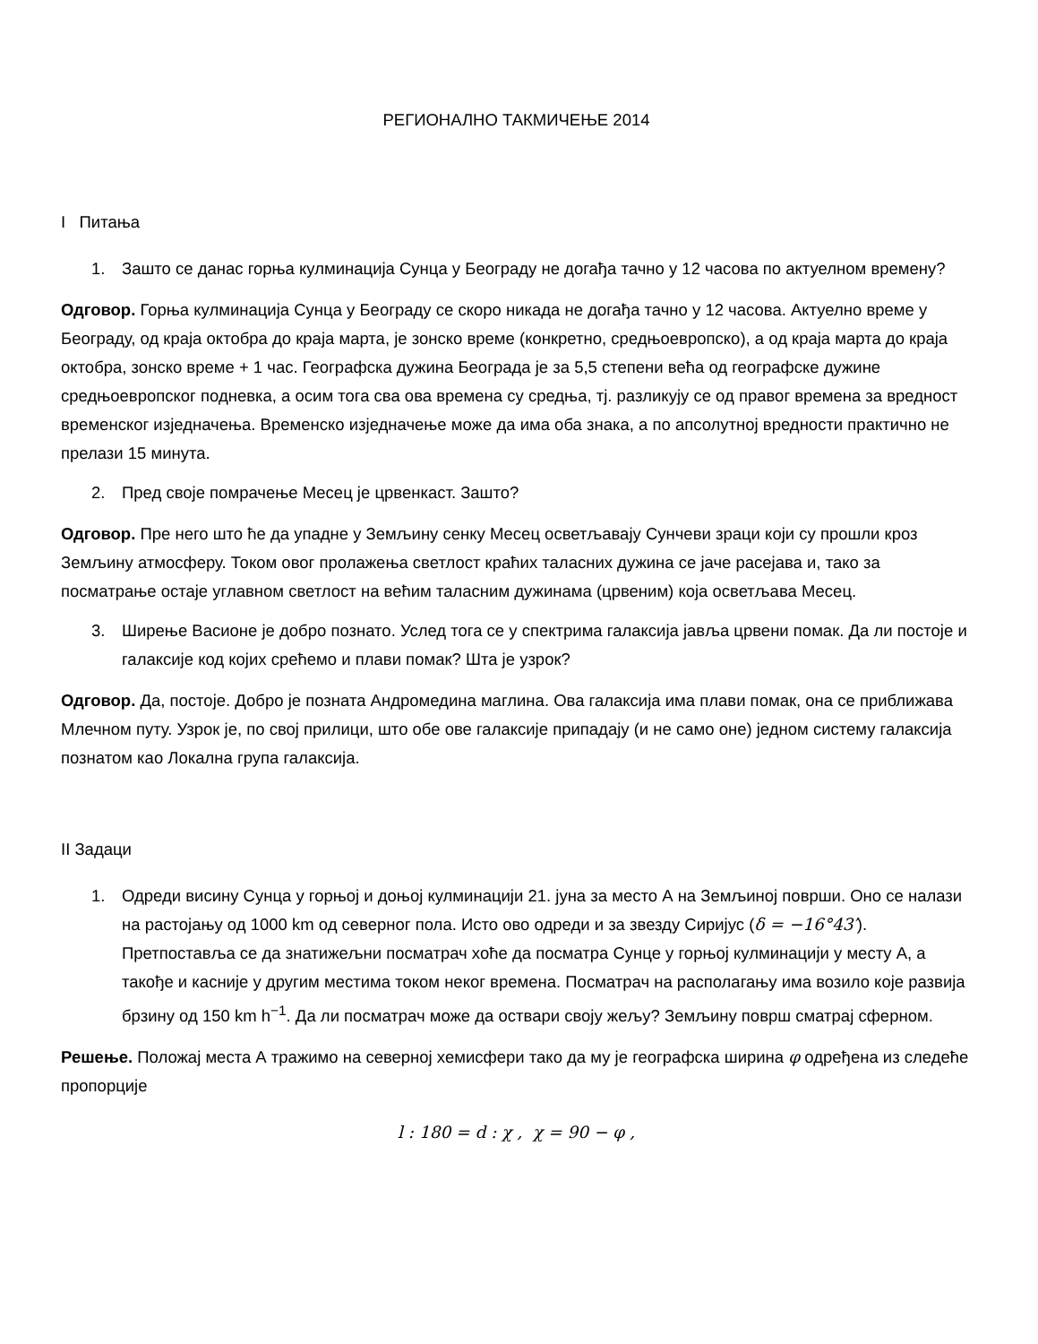РЕГИОНАЛНО ТАКМИЧЕЊЕ 2014
I Питања
1. Зашто се данас горња кулминација Сунца у Београду не догађа тачно у 12 часова по актуелном времену?
Одговор. Горња кулминација Сунца у Београду се скоро никада не догађа тачно у 12 часова. Актуелно време у Београду, од краја октобра до краја марта, је зонско време (конкретно, средњоевропско), а од краја марта до краја октобра, зонско време + 1 час. Географска дужина Београда је за 5,5 степени већа од географске дужине средњоевропског подневка, а осим тога сва ова времена су средња, тј. разликују се од правог времена за вредност временског изједначења. Временско изједначење може да има оба знака, а по апсолутној вредности практично не прелази 15 минута.
2. Пред своје помрачење Месец је црвенкаст. Зашто?
Одговор. Пре него што ће да упадне у Земљину сенку Месец осветљавају Сунчеви зраци који су прошли кроз Земљину атмосферу. Током овог пролажења светлост краћих таласних дужина се јаче расејава и, тако за посматрање остаје углавном светлост на већим таласним дужинама (црвеним) која осветљава Месец.
3. Ширење Васионе је добро познато. Услед тога се у спектрима галаксија јавља црвени помак. Да ли постоје и галаксије код којих срећемо и плави помак? Шта је узрок?
Одговор. Да, постоје. Добро је позната Андромедина маглина. Ова галаксија има плави помак, она се приближава Млечном путу. Узрок је, по свој прилици, што обе ове галаксије припадају (и не само оне) једном систему галаксија познатом као Локална група галаксија.
II Задаци
1. Одреди висину Сунца у горњој и доњој кулминацији 21. јуна за место А на Земљиној површи. Оно се налази на растојању од 1000 km од северног пола. Исто ово одреди и за звезду Сиријус (δ = −16°43′). Претпоставља се да знатижељни посматрач хоће да посматра Сунце у горњој кулминацији у месту А, а такође и касније у другим местима током неког времена. Посматрач на располагању има возило које развија брзину од 150 km h<sup>−1</sup>. Да ли посматрач може да оствари своју жељу? Земљину површ сматрај сферном.
Решење. Положај места А тражимо на северној хемисфери тако да му је географска ширина φ одређена из следеће пропорције
l : 180 = d : χ , χ = 90 − φ ,